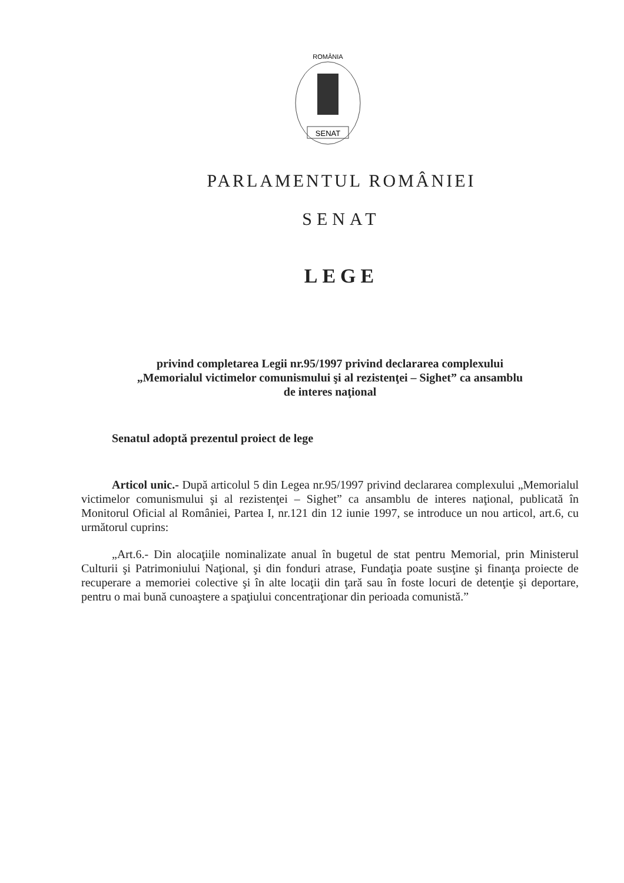ROMÂNIA
SENAT
PARLAMENTUL ROMÂNIEI
SENAT
LEGE
privind completarea Legii nr.95/1997 privind declararea complexului
„Memorialul victimelor comunismului şi al rezistenţei – Sighet” ca ansamblu
de interes naţional
Senatul adoptă prezentul proiect de lege
Articol unic.- După articolul 5 din Legea nr.95/1997 privind declararea complexului „Memorialul victimelor comunismului şi al rezistenţei – Sighet” ca ansamblu de interes naţional, publicată în Monitorul Oficial al României, Partea I, nr.121 din 12 iunie 1997, se introduce un nou articol, art.6, cu următorul cuprins:
„Art.6.- Din alocaţiile nominalizate anual în bugetul de stat pentru Memorial, prin Ministerul Culturii şi Patrimoniului Naţional, şi din fonduri atrase, Fundaţia poate susţine şi finanţa proiecte de recuperare a memoriei colective şi în alte locaţii din ţară sau în foste locuri de detenţie şi deportare, pentru o mai bună cunoaştere a spaţiului concentraţionar din perioada comunistă.”